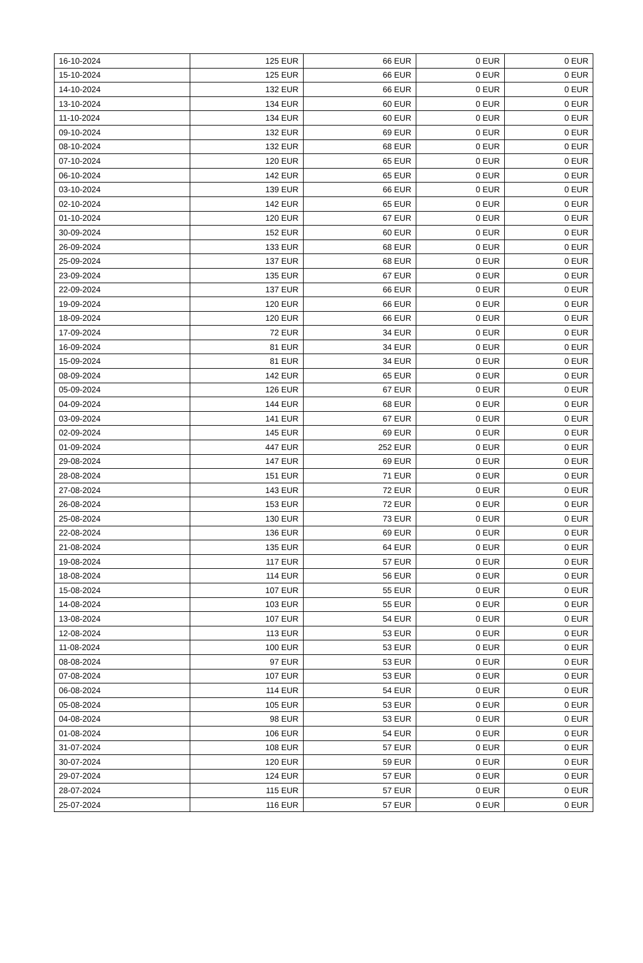| 16-10-2024 | 125 EUR | 66 EUR | 0 EUR | 0 EUR |
| 15-10-2024 | 125 EUR | 66 EUR | 0 EUR | 0 EUR |
| 14-10-2024 | 132 EUR | 66 EUR | 0 EUR | 0 EUR |
| 13-10-2024 | 134 EUR | 60 EUR | 0 EUR | 0 EUR |
| 11-10-2024 | 134 EUR | 60 EUR | 0 EUR | 0 EUR |
| 09-10-2024 | 132 EUR | 69 EUR | 0 EUR | 0 EUR |
| 08-10-2024 | 132 EUR | 68 EUR | 0 EUR | 0 EUR |
| 07-10-2024 | 120 EUR | 65 EUR | 0 EUR | 0 EUR |
| 06-10-2024 | 142 EUR | 65 EUR | 0 EUR | 0 EUR |
| 03-10-2024 | 139 EUR | 66 EUR | 0 EUR | 0 EUR |
| 02-10-2024 | 142 EUR | 65 EUR | 0 EUR | 0 EUR |
| 01-10-2024 | 120 EUR | 67 EUR | 0 EUR | 0 EUR |
| 30-09-2024 | 152 EUR | 60 EUR | 0 EUR | 0 EUR |
| 26-09-2024 | 133 EUR | 68 EUR | 0 EUR | 0 EUR |
| 25-09-2024 | 137 EUR | 68 EUR | 0 EUR | 0 EUR |
| 23-09-2024 | 135 EUR | 67 EUR | 0 EUR | 0 EUR |
| 22-09-2024 | 137 EUR | 66 EUR | 0 EUR | 0 EUR |
| 19-09-2024 | 120 EUR | 66 EUR | 0 EUR | 0 EUR |
| 18-09-2024 | 120 EUR | 66 EUR | 0 EUR | 0 EUR |
| 17-09-2024 | 72 EUR | 34 EUR | 0 EUR | 0 EUR |
| 16-09-2024 | 81 EUR | 34 EUR | 0 EUR | 0 EUR |
| 15-09-2024 | 81 EUR | 34 EUR | 0 EUR | 0 EUR |
| 08-09-2024 | 142 EUR | 65 EUR | 0 EUR | 0 EUR |
| 05-09-2024 | 126 EUR | 67 EUR | 0 EUR | 0 EUR |
| 04-09-2024 | 144 EUR | 68 EUR | 0 EUR | 0 EUR |
| 03-09-2024 | 141 EUR | 67 EUR | 0 EUR | 0 EUR |
| 02-09-2024 | 145 EUR | 69 EUR | 0 EUR | 0 EUR |
| 01-09-2024 | 447 EUR | 252 EUR | 0 EUR | 0 EUR |
| 29-08-2024 | 147 EUR | 69 EUR | 0 EUR | 0 EUR |
| 28-08-2024 | 151 EUR | 71 EUR | 0 EUR | 0 EUR |
| 27-08-2024 | 143 EUR | 72 EUR | 0 EUR | 0 EUR |
| 26-08-2024 | 153 EUR | 72 EUR | 0 EUR | 0 EUR |
| 25-08-2024 | 130 EUR | 73 EUR | 0 EUR | 0 EUR |
| 22-08-2024 | 136 EUR | 69 EUR | 0 EUR | 0 EUR |
| 21-08-2024 | 135 EUR | 64 EUR | 0 EUR | 0 EUR |
| 19-08-2024 | 117 EUR | 57 EUR | 0 EUR | 0 EUR |
| 18-08-2024 | 114 EUR | 56 EUR | 0 EUR | 0 EUR |
| 15-08-2024 | 107 EUR | 55 EUR | 0 EUR | 0 EUR |
| 14-08-2024 | 103 EUR | 55 EUR | 0 EUR | 0 EUR |
| 13-08-2024 | 107 EUR | 54 EUR | 0 EUR | 0 EUR |
| 12-08-2024 | 113 EUR | 53 EUR | 0 EUR | 0 EUR |
| 11-08-2024 | 100 EUR | 53 EUR | 0 EUR | 0 EUR |
| 08-08-2024 | 97 EUR | 53 EUR | 0 EUR | 0 EUR |
| 07-08-2024 | 107 EUR | 53 EUR | 0 EUR | 0 EUR |
| 06-08-2024 | 114 EUR | 54 EUR | 0 EUR | 0 EUR |
| 05-08-2024 | 105 EUR | 53 EUR | 0 EUR | 0 EUR |
| 04-08-2024 | 98 EUR | 53 EUR | 0 EUR | 0 EUR |
| 01-08-2024 | 106 EUR | 54 EUR | 0 EUR | 0 EUR |
| 31-07-2024 | 108 EUR | 57 EUR | 0 EUR | 0 EUR |
| 30-07-2024 | 120 EUR | 59 EUR | 0 EUR | 0 EUR |
| 29-07-2024 | 124 EUR | 57 EUR | 0 EUR | 0 EUR |
| 28-07-2024 | 115 EUR | 57 EUR | 0 EUR | 0 EUR |
| 25-07-2024 | 116 EUR | 57 EUR | 0 EUR | 0 EUR |